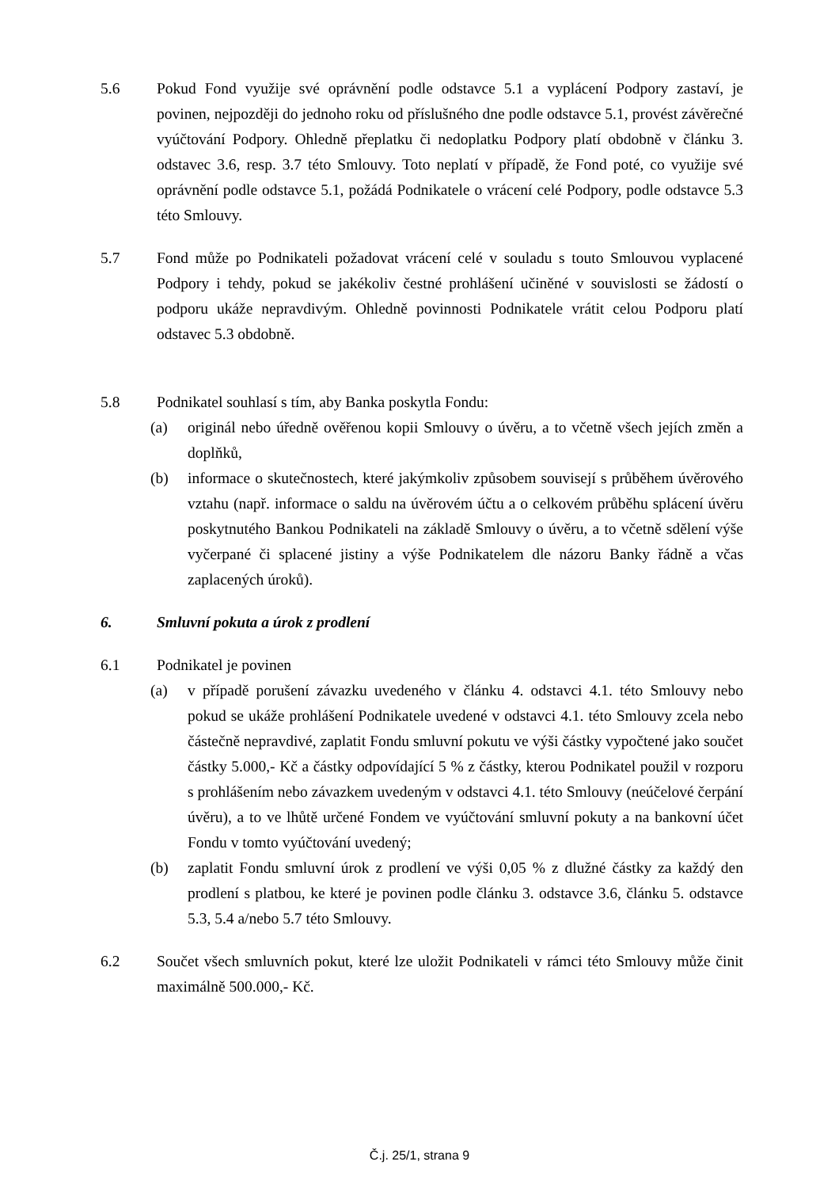5.6 Pokud Fond využije své oprávnění podle odstavce 5.1 a vyplácení Podpory zastaví, je povinen, nejpozději do jednoho roku od příslušného dne podle odstavce 5.1, provést závěrečné vyúčtování Podpory. Ohledně přeplatku či nedoplatku Podpory platí obdobně v článku 3. odstavec 3.6, resp. 3.7 této Smlouvy. Toto neplatí v případě, že Fond poté, co využije své oprávnění podle odstavce 5.1, požádá Podnikatele o vrácení celé Podpory, podle odstavce 5.3 této Smlouvy.
5.7 Fond může po Podnikateli požadovat vrácení celé v souladu s touto Smlouvou vyplacené Podpory i tehdy, pokud se jakékoliv čestné prohlášení učiněné v souvislosti se žádostí o podporu ukáže nepravdivým. Ohledně povinnosti Podnikatele vrátit celou Podporu platí odstavec 5.3 obdobně.
5.8 Podnikatel souhlasí s tím, aby Banka poskytla Fondu:
(a) originál nebo úředně ověřenou kopii Smlouvy o úvěru, a to včetně všech jejích změn a doplňků,
(b) informace o skutečnostech, které jakýmkoliv způsobem souvisejí s průběhem úvěrového vztahu (např. informace o saldu na úvěrovém účtu a o celkovém průběhu splácení úvěru poskytnutého Bankou Podnikateli na základě Smlouvy o úvěru, a to včetně sdělení výše vyčerpané či splacené jistiny a výše Podnikatelem dle názoru Banky řádně a včas zaplacených úroků).
6. Smluvní pokuta a úrok z prodlení
6.1 Podnikatel je povinen
(a) v případě porušení závazku uvedeného v článku 4. odstavci 4.1. této Smlouvy nebo pokud se ukáže prohlášení Podnikatele uvedené v odstavci 4.1. této Smlouvy zcela nebo částečně nepravdivé, zaplatit Fondu smluvní pokutu ve výši částky vypočtené jako součet částky 5.000,- Kč a částky odpovídající 5 % z částky, kterou Podnikatel použil v rozporu s prohlášením nebo závazkem uvedeným v odstavci 4.1. této Smlouvy (neúčelové čerpání úvěru), a to ve lhůtě určené Fondem ve vyúčtování smluvní pokuty a na bankovní účet Fondu v tomto vyúčtování uvedený;
(b) zaplatit Fondu smluvní úrok z prodlení ve výši 0,05 % z dlužné částky za každý den prodlení s platbou, ke které je povinen podle článku 3. odstavce 3.6, článku 5. odstavce 5.3, 5.4 a/nebo 5.7 této Smlouvy.
6.2 Součet všech smluvních pokut, které lze uložit Podnikateli v rámci této Smlouvy může činit maximálně 500.000,- Kč.
Č.j. 25/1, strana 9